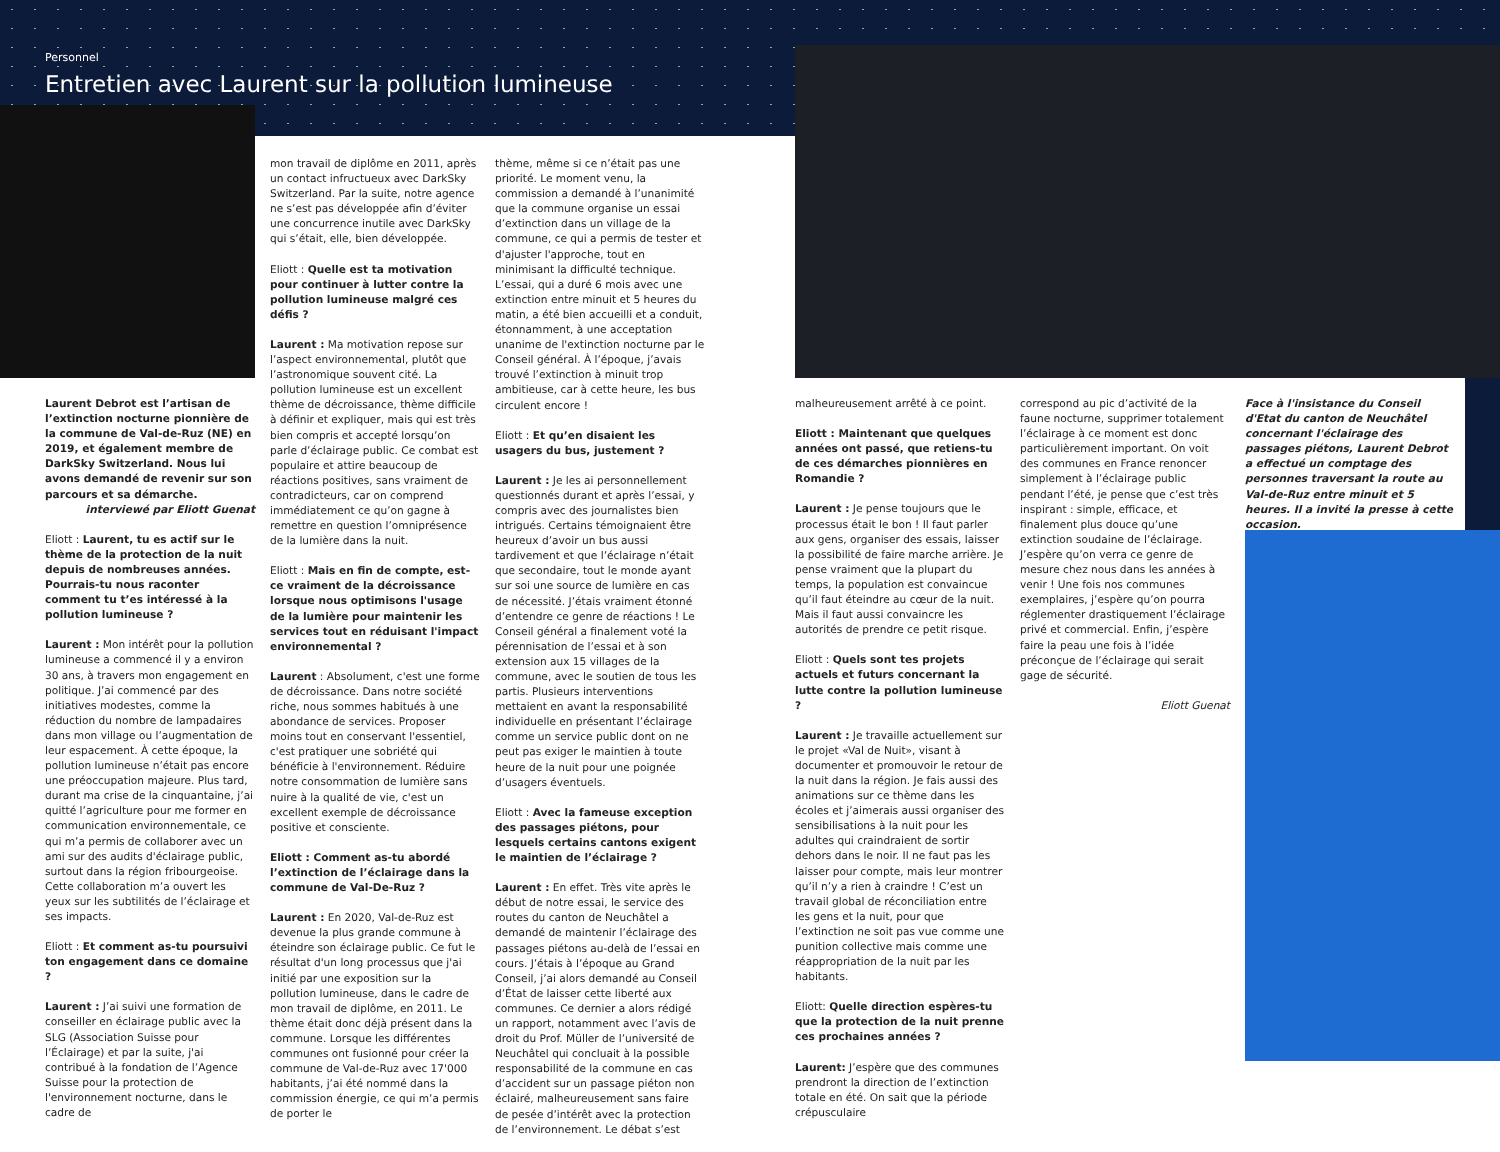Personnel
Entretien avec Laurent sur la pollution lumineuse
Laurent Debrot est l’artisan de l’extinction nocturne pionnière de la commune de Val-de-Ruz (NE) en 2019, et également membre de DarkSky Switzerland. Nous lui avons demandé de revenir sur son parcours et sa démarche.
interviewé par Eliott Guenat
Eliott : Laurent, tu es actif sur le thème de la protection de la nuit depuis de nombreuses années. Pourrais-tu nous raconter comment tu t’es intéressé à la pollution lumineuse ?
Laurent : Mon intérêt pour la pollution lumineuse a commencé il y a environ 30 ans, à travers mon engagement en politique. J’ai commencé par des initiatives modestes, comme la réduction du nombre de lampadaires dans mon village ou l’augmentation de leur espacement. À cette époque, la pollution lumineuse n’était pas encore une préoccupation majeure. Plus tard, durant ma crise de la cinquantaine, j’ai quitté l’agriculture pour me former en communication environnementale, ce qui m’a permis de collaborer avec un ami sur des audits d'éclairage public, surtout dans la région fribourgeoise. Cette collaboration m’a ouvert les yeux sur les subtilités de l’éclairage et ses impacts.
Eliott : Et comment as-tu poursuivi ton engagement dans ce domaine ?
Laurent : J’ai suivi une formation de conseiller en éclairage public avec la SLG (Association Suisse pour l’Éclairage) et par la suite, j'ai contribué à la fondation de l’Agence Suisse pour la protection de l'environnement nocturne, dans le cadre de
mon travail de diplôme en 2011, après un contact infructueux avec DarkSky Switzerland. Par la suite, notre agence ne s’est pas développée afin d’éviter une concurrence inutile avec DarkSky qui s’était, elle, bien développée.
Eliott : Quelle est ta motivation pour continuer à lutter contre la pollution lumineuse malgré ces défis ?
Laurent : Ma motivation repose sur l’aspect environnemental, plutôt que l’astronomique souvent cité. La pollution lumineuse est un excellent thème de décroissance, thème difficile à définir et expliquer, mais qui est très bien compris et accepté lorsqu’on parle d’éclairage public. Ce combat est populaire et attire beaucoup de réactions positives, sans vraiment de contradicteurs, car on comprend immédiatement ce qu’on gagne à remettre en question l’omniprésence de la lumière dans la nuit.
Eliott : Mais en fin de compte, est-ce vraiment de la décroissance lorsque nous optimisons l'usage de la lumière pour maintenir les services tout en réduisant l'impact environnemental ?
Laurent : Absolument, c'est une forme de décroissance. Dans notre société riche, nous sommes habitués à une abondance de services. Proposer moins tout en conservant l'essentiel, c'est pratiquer une sobriété qui bénéficie à l'environnement. Réduire notre consommation de lumière sans nuire à la qualité de vie, c'est un excellent exemple de décroissance positive et consciente.
Eliott : Comment as-tu abordé l’extinction de l’éclairage dans la commune de Val-De-Ruz ?
Laurent : En 2020, Val-de-Ruz est devenue la plus grande commune à éteindre son éclairage public. Ce fut le résultat d'un long processus que j'ai initié par une exposition sur la pollution lumineuse, dans le cadre de mon travail de diplôme, en 2011. Le thème était donc déjà présent dans la commune. Lorsque les différentes communes ont fusionné pour créer la commune de Val-de-Ruz avec 17'000 habitants, j’ai été nommé dans la commission énergie, ce qui m’a permis de porter le
thème, même si ce n’était pas une priorité. Le moment venu, la commission a demandé à l’unanimité que la commune organise un essai d’extinction dans un village de la commune, ce qui a permis de tester et d'ajuster l'approche, tout en minimisant la difficulté technique. L’essai, qui a duré 6 mois avec une extinction entre minuit et 5 heures du matin, a été bien accueilli et a conduit, étonnamment, à une acceptation unanime de l'extinction nocturne par le Conseil général. À l’époque, j’avais trouvé l’extinction à minuit trop ambitieuse, car à cette heure, les bus circulent encore !
Eliott : Et qu’en disaient les usagers du bus, justement ?
Laurent : Je les ai personnellement questionnés durant et après l’essai, y compris avec des journalistes bien intrigués. Certains témoignaient être heureux d’avoir un bus aussi tardivement et que l’éclairage n’était que secondaire, tout le monde ayant sur soi une source de lumière en cas de nécessité. J’étais vraiment étonné d’entendre ce genre de réactions ! Le Conseil général a finalement voté la pérennisation de l’essai et à son extension aux 15 villages de la commune, avec le soutien de tous les partis. Plusieurs interventions mettaient en avant la responsabilité individuelle en présentant l’éclairage comme un service public dont on ne peut pas exiger le maintien à toute heure de la nuit pour une poignée d’usagers éventuels.
Eliott : Avec la fameuse exception des passages piétons, pour lesquels certains cantons exigent le maintien de l’éclairage ?
Laurent : En effet. Très vite après le début de notre essai, le service des routes du canton de Neuchâtel a demandé de maintenir l’éclairage des passages piétons au-delà de l’essai en cours. J’étais à l’époque au Grand Conseil, j’ai alors demandé au Conseil d’État de laisser cette liberté aux communes. Ce dernier a alors rédigé un rapport, notamment avec l’avis de droit du Prof. Müller de l’université de Neuchâtel qui concluait à la possible responsabilité de la commune en cas d’accident sur un passage piéton non éclairé, malheureusement sans faire de pesée d’intérêt avec la protection de l’environnement. Le débat s’est
malheureusement arrêté à ce point.
Eliott : Maintenant que quelques années ont passé, que retiens-tu de ces démarches pionnières en Romandie ?
Laurent : Je pense toujours que le processus était le bon ! Il faut parler aux gens, organiser des essais, laisser la possibilité de faire marche arrière. Je pense vraiment que la plupart du temps, la population est convaincue qu’il faut éteindre au cœur de la nuit. Mais il faut aussi convaincre les autorités de prendre ce petit risque.
Eliott : Quels sont tes projets actuels et futurs concernant la lutte contre la pollution lumineuse ?
Laurent : Je travaille actuellement sur le projet «Val de Nuit», visant à documenter et promouvoir le retour de la nuit dans la région. Je fais aussi des animations sur ce thème dans les écoles et j’aimerais aussi organiser des sensibilisations à la nuit pour les adultes qui craindraient de sortir dehors dans le noir. Il ne faut pas les laisser pour compte, mais leur montrer qu’il n’y a rien à craindre ! C’est un travail global de réconciliation entre les gens et la nuit, pour que l’extinction ne soit pas vue comme une punition collective mais comme une réappropriation de la nuit par les habitants.
Eliott: Quelle direction espères-tu que la protection de la nuit prenne ces prochaines années ?
Laurent: J’espère que des communes prendront la direction de l’extinction totale en été. On sait que la période crépusculaire
correspond au pic d’activité de la faune nocturne, supprimer totalement l’éclairage à ce moment est donc particulièrement important. On voit des communes en France renoncer simplement à l’éclairage public pendant l’été, je pense que c’est très inspirant : simple, efficace, et finalement plus douce qu’une extinction soudaine de l’éclairage. J’espère qu’on verra ce genre de mesure chez nous dans les années à venir ! Une fois nos communes exemplaires, j’espère qu’on pourra réglementer drastiquement l’éclairage privé et commercial. Enfin, j’espère faire la peau une fois à l’idée préconçue de l’éclairage qui serait gage de sécurité.
Eliott Guenat
Face à l'insistance du Conseil d'Etat du canton de Neuchâtel concernant l'éclairage des passages piétons, Laurent Debrot a effectué un comptage des personnes traversant la route au Val-de-Ruz entre minuit et 5 heures. Il a invité la presse à cette occasion.